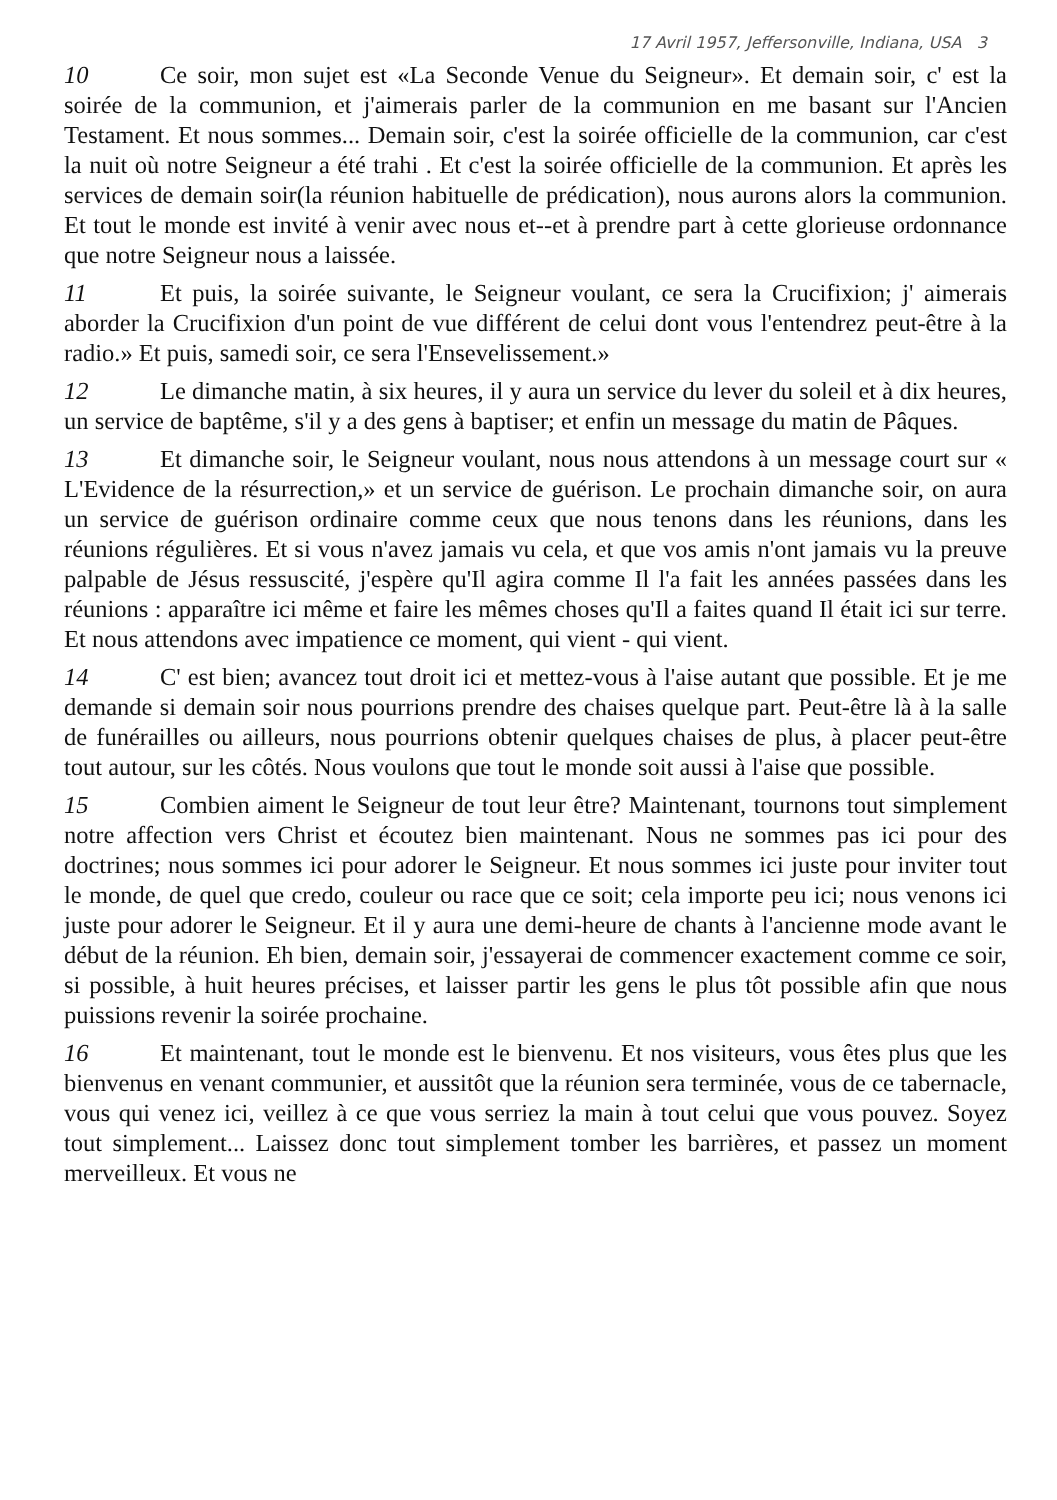17 Avril 1957, Jeffersonville, Indiana, USA 3
10 Ce soir, mon sujet est «La Seconde Venue du Seigneur». Et demain soir, c' est la soirée de la communion, et j'aimerais parler de la communion en me basant sur l'Ancien Testament. Et nous sommes... Demain soir, c'est la soirée officielle de la communion, car c'est la nuit où notre Seigneur a été trahi . Et c'est la soirée officielle de la communion. Et après les services de demain soir(la réunion habituelle de prédication), nous aurons alors la communion. Et tout le monde est invité à venir avec nous et--et à prendre part à cette glorieuse ordonnance que notre Seigneur nous a laissée.
11 Et puis, la soirée suivante, le Seigneur voulant, ce sera la Crucifixion; j' aimerais aborder la Crucifixion d'un point de vue différent de celui dont vous l'entendrez peut-être à la radio.» Et puis, samedi soir, ce sera l'Ensevelissement.»
12 Le dimanche matin, à six heures, il y aura un service du lever du soleil et à dix heures, un service de baptême, s'il y a des gens à baptiser; et enfin un message du matin de Pâques.
13 Et dimanche soir, le Seigneur voulant, nous nous attendons à un message court sur « L'Evidence de la résurrection,» et un service de guérison. Le prochain dimanche soir, on aura un service de guérison ordinaire comme ceux que nous tenons dans les réunions, dans les réunions régulières. Et si vous n'avez jamais vu cela, et que vos amis n'ont jamais vu la preuve palpable de Jésus ressuscité, j'espère qu'Il agira comme Il l'a fait les années passées dans les réunions : apparaître ici même et faire les mêmes choses qu'Il a faites quand Il était ici sur terre. Et nous attendons avec impatience ce moment, qui vient - qui vient.
14 C' est bien; avancez tout droit ici et mettez-vous à l'aise autant que possible. Et je me demande si demain soir nous pourrions prendre des chaises quelque part. Peut-être là à la salle de funérailles ou ailleurs, nous pourrions obtenir quelques chaises de plus, à placer peut-être tout autour, sur les côtés. Nous voulons que tout le monde soit aussi à l'aise que possible.
15 Combien aiment le Seigneur de tout leur être? Maintenant, tournons tout simplement notre affection vers Christ et écoutez bien maintenant. Nous ne sommes pas ici pour des doctrines; nous sommes ici pour adorer le Seigneur. Et nous sommes ici juste pour inviter tout le monde, de quel que credo, couleur ou race que ce soit; cela importe peu ici; nous venons ici juste pour adorer le Seigneur. Et il y aura une demi-heure de chants à l'ancienne mode avant le début de la réunion. Eh bien, demain soir, j'essayerai de commencer exactement comme ce soir, si possible, à huit heures précises, et laisser partir les gens le plus tôt possible afin que nous puissions revenir la soirée prochaine.
16 Et maintenant, tout le monde est le bienvenu. Et nos visiteurs, vous êtes plus que les bienvenus en venant communier, et aussitôt que la réunion sera terminée, vous de ce tabernacle, vous qui venez ici, veillez à ce que vous serriez la main à tout celui que vous pouvez. Soyez tout simplement... Laissez donc tout simplement tomber les barrières, et passez un moment merveilleux. Et vous ne